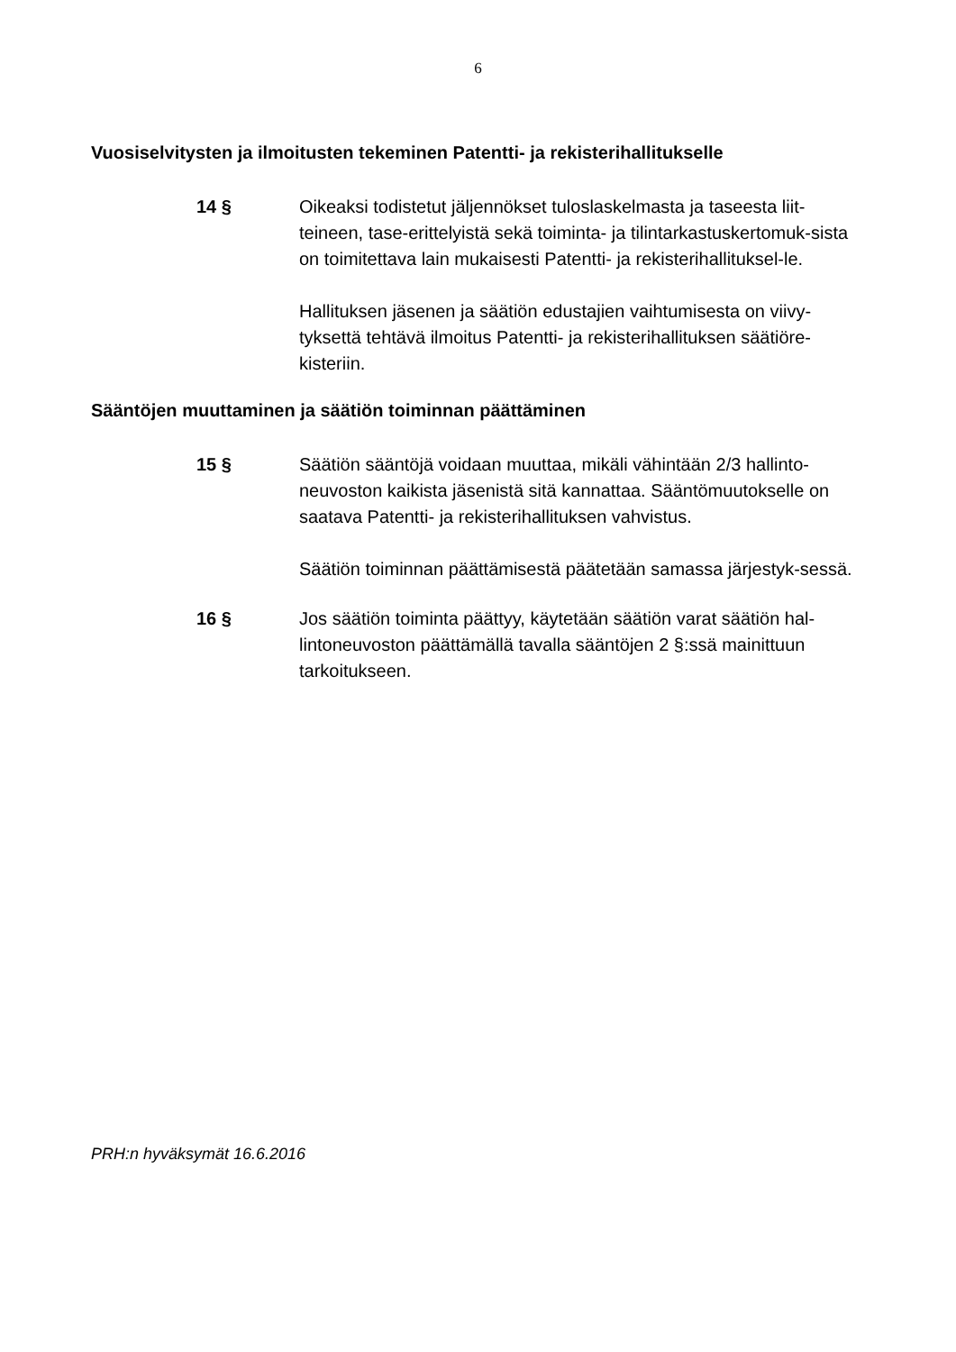6
Vuosiselvitysten ja ilmoitusten tekeminen Patentti- ja rekisterihallitukselle
14 § Oikeaksi todistetut jäljennökset tuloslaskelmasta ja taseesta liit-teineen, tase-erittelyistä sekä toiminta- ja tilintarkastuskertomuk-sista on toimitettava lain mukaisesti Patentti- ja rekisterihallituksel-le.
Hallituksen jäsenen ja säätiön edustajien vaihtumisesta on viivy-tyksettä tehtävä ilmoitus Patentti- ja rekisterihallituksen säätiöre-kisteriin.
Sääntöjen muuttaminen ja säätiön toiminnan päättäminen
15 § Säätiön sääntöjä voidaan muuttaa, mikäli vähintään 2/3 hallinto-neuvoston kaikista jäsenistä sitä kannattaa. Sääntömuutokselle on saatava Patentti- ja rekisterihallituksen vahvistus.
Säätiön toiminnan päättämisestä päätetään samassa järjestyk-sessä.
16 § Jos säätiön toiminta päättyy, käytetään säätiön varat säätiön hal-lintoneuvoston päättämällä tavalla sääntöjen 2 §:ssä mainittuun tarkoitukseen.
PRH:n hyväksymät 16.6.2016